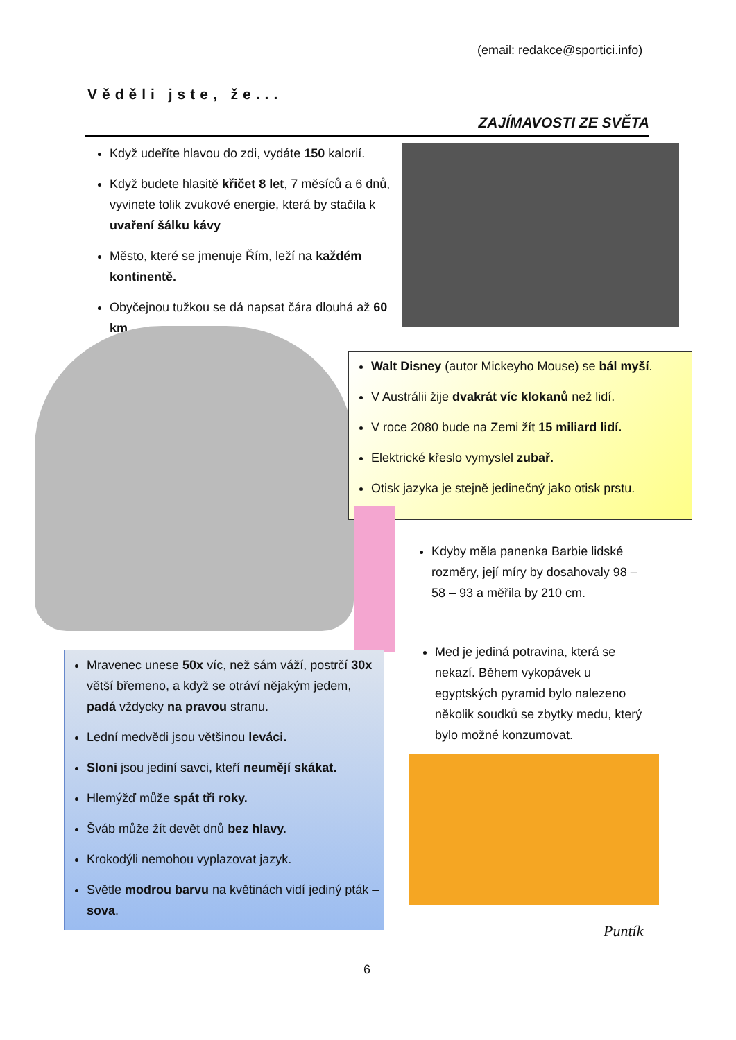(email: redakce@sportici.info)
Věděli jste, že...
ZAJÍMAVOSTI ZE SVĚTA
Když udeříte hlavou do zdi, vydáte 150 kalorií.
Když budete hlasitě křičet 8 let, 7 měsíců a 6 dnů, vyvinete tolik zvukové energie, která by stačila k uvaření šálku kávy
Město, které se jmenuje Řím, leží na každém kontinentě.
Obyčejnou tužkou se dá napsat čára dlouhá až 60 km.
Walt Disney (autor Mickeyho Mouse) se bál myší.
V Austrálii žije dvakrát víc klokanů než lidí.
V roce 2080 bude na Zemi žít 15 miliard lidí.
Elektrické křeslo vymyslel zubař.
Otisk jazyka je stejně jedinečný jako otisk prstu.
Kdyby měla panenka Barbie lidské rozměry, její míry by dosahovaly 98 – 58 – 93 a měřila by 210 cm.
Med je jediná potravina, která se nekazí. Během vykopávek u egyptských pyramid bylo nalezeno několik soudků se zbytky medu, který bylo možné konzumovat.
Mravenec unese 50x víc, než sám váží, postrčí 30x větší břemeno, a když se otráví nějakým jedem, padá vždycky na pravou stranu.
Lední medvědi jsou většinou leváci.
Sloni jsou jediní savci, kteří neumějí skákat.
Hlemýžď může spát tři roky.
Šváb může žít devět dnů bez hlavy.
Krokodýli nemohou vyplazovat jazyk.
Světle modrou barvu na květinách vidí jediný pták – sova.
Puntík
6